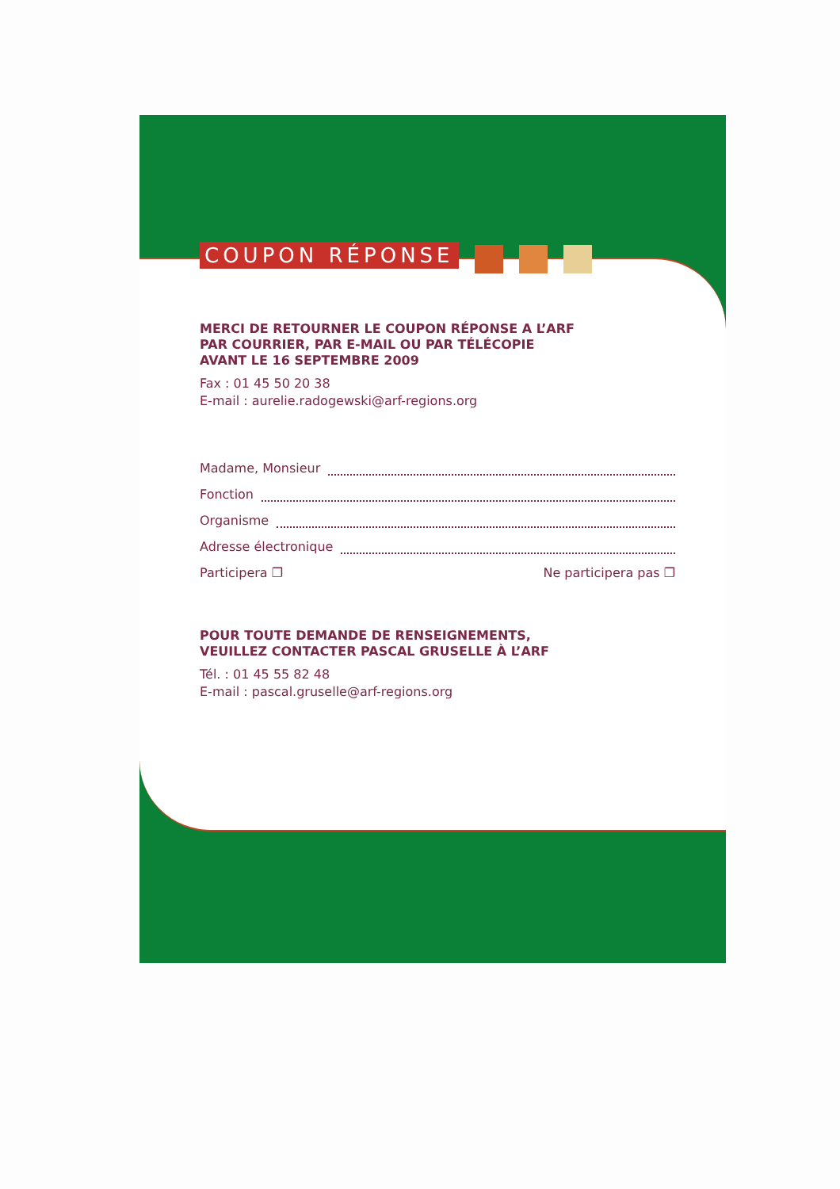COUPON RÉPONSE
MERCI DE RETOURNER LE COUPON RÉPONSE A L’ARF
PAR COURRIER, PAR E-MAIL OU PAR TÉLÉCOPIE
AVANT LE 16 SEPTEMBRE 2009
Fax : 01 45 50 20 38
E-mail : aurelie.radogewski@arf-regions.org
Madame, Monsieur
Fonction
Organisme
Adresse électronique
Participera ❐ Ne participera pas ❐
POUR TOUTE DEMANDE DE RENSEIGNEMENTS,
VEUILLEZ CONTACTER PASCAL GRUSELLE À L’ARF
Tél. : 01 45 55 82 48
E-mail : pascal.gruselle@arf-regions.org